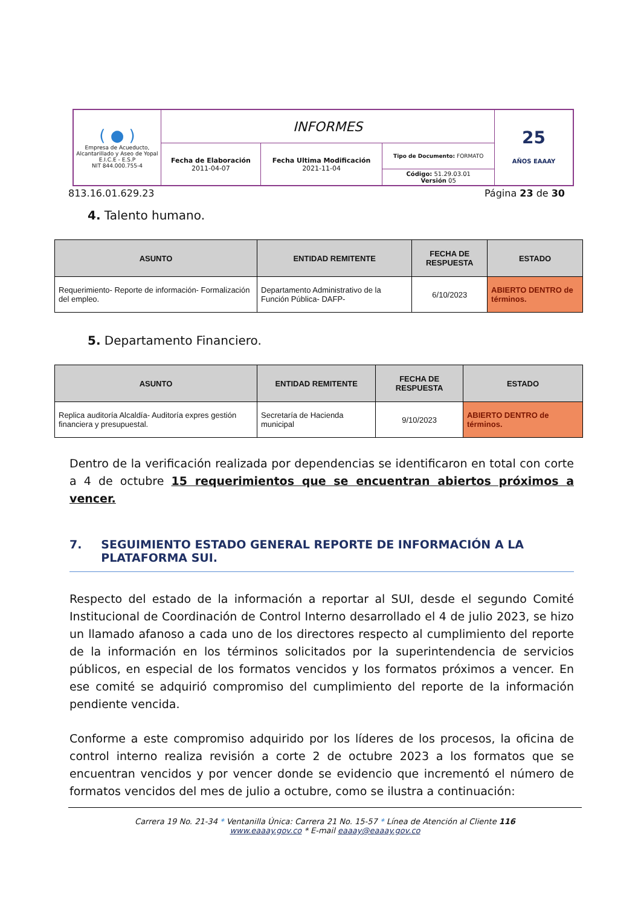| ( ● ) Empresa de Acueducto, Alcantarillado y Aseo de Yopal E.I.C.E - E.S.P NIT 844.000.755-4 | INFORMES | | | 25 AÑOS EAAAY |
| | Fecha de Elaboración 2011-04-07 | Fecha Ultima Modificación 2021-11-04 | Tipo de Documento: FORMATO | |
| | | | Código: 51.29.03.01 Versión 05 | |
813.16.01.629.23 Página 23 de 30
4. Talento humano.
| ASUNTO | ENTIDAD REMITENTE | FECHA DE RESPUESTA | ESTADO |
| --- | --- | --- | --- |
| Requerimiento- Reporte de información- Formalización del empleo. | Departamento Administrativo de la Función Pública- DAFP- | 6/10/2023 | ABIERTO DENTRO de términos. |
5. Departamento Financiero.
| ASUNTO | ENTIDAD REMITENTE | FECHA DE RESPUESTA | ESTADO |
| --- | --- | --- | --- |
| Replica auditoría Alcaldía- Auditoría expres gestión financiera y presupuestal. | Secretaría de Hacienda municipal | 9/10/2023 | ABIERTO DENTRO de términos. |
Dentro de la verificación realizada por dependencias se identificaron en total con corte a 4 de octubre 15 requerimientos que se encuentran abiertos próximos a vencer.
7. SEGUIMIENTO ESTADO GENERAL REPORTE DE INFORMACIÓN A LA PLATAFORMA SUI.
Respecto del estado de la información a reportar al SUI, desde el segundo Comité Institucional de Coordinación de Control Interno desarrollado el 4 de julio 2023, se hizo un llamado afanoso a cada uno de los directores respecto al cumplimiento del reporte de la información en los términos solicitados por la superintendencia de servicios públicos, en especial de los formatos vencidos y los formatos próximos a vencer. En ese comité se adquirió compromiso del cumplimiento del reporte de la información pendiente vencida.
Conforme a este compromiso adquirido por los líderes de los procesos, la oficina de control interno realiza revisión a corte 2 de octubre 2023 a los formatos que se encuentran vencidos y por vencer donde se evidencio que incrementó el número de formatos vencidos del mes de julio a octubre, como se ilustra a continuación:
Carrera 19 No. 21-34 * Ventanilla Única: Carrera 21 No. 15-57 * Línea de Atención al Cliente 116
www.eaaay.gov.co * E-mail eaaay@eaaay.gov.co